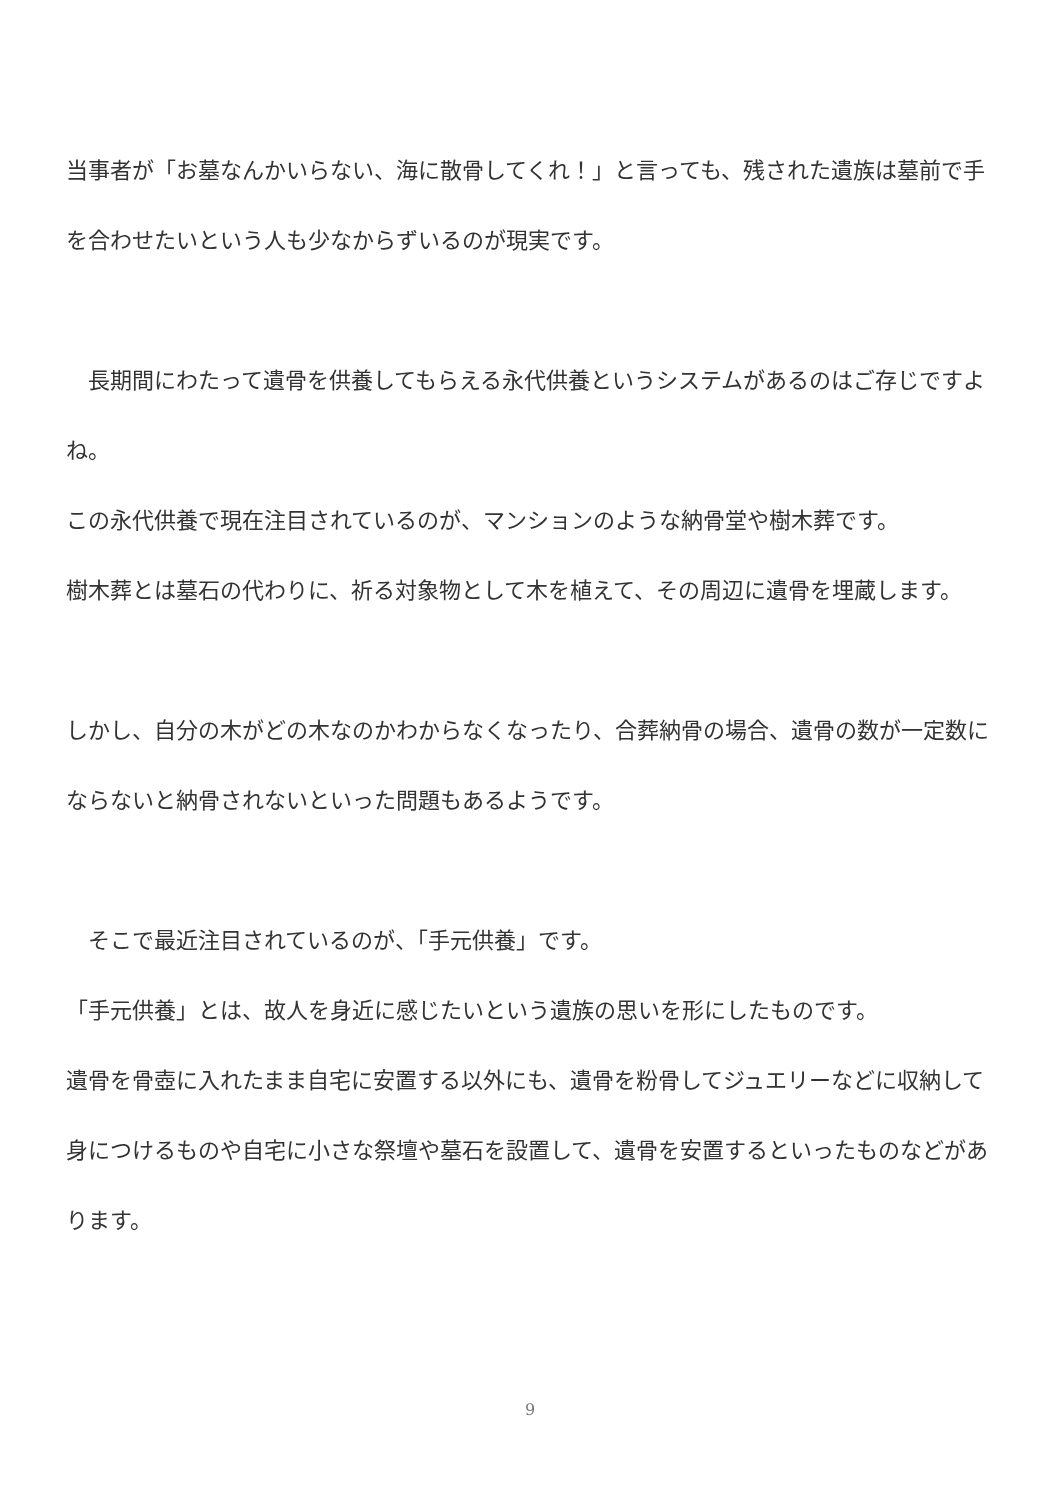当事者が「お墓なんかいらない、海に散骨してくれ！」と言っても、残された遺族は墓前で手を合わせたいという人も少なからずいるのが現実です。
　長期間にわたって遺骨を供養してもらえる永代供養というシステムがあるのはご存じですよね。
この永代供養で現在注目されているのが、マンションのような納骨堂や樹木葬です。
樹木葬とは墓石の代わりに、祈る対象物として木を植えて、その周辺に遺骨を埋蔵します。
しかし、自分の木がどの木なのかわからなくなったり、合葬納骨の場合、遺骨の数が一定数にならないと納骨されないといった問題もあるようです。
　そこで最近注目されているのが、「手元供養」です。
「手元供養」とは、故人を身近に感じたいという遺族の思いを形にしたものです。
遺骨を骨壺に入れたまま自宅に安置する以外にも、遺骨を粉骨してジュエリーなどに収納して身につけるものや自宅に小さな祭壇や墓石を設置して、遺骨を安置するといったものなどがあります。
9